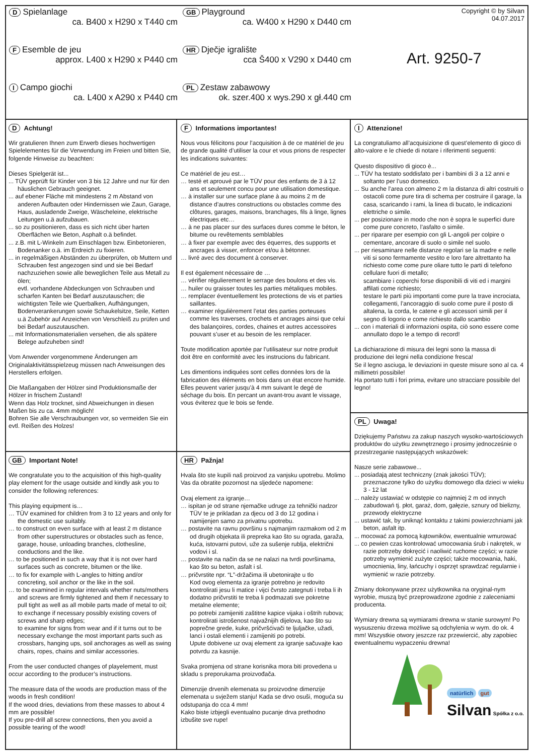D Spielanlage
ca. B400 x H290 x T440 cm
F Esemble de jeu
approx. L400 x H290 x P440 cm
I Campo giochi
ca. L400 x A290 x P440 cm
GB Playground
ca. W400 x H290 x D440 cm
HR Dječje igralište
cca Š400 x V290 x D440 cm
PL Zestaw zabawowy
ok. szer.400 x wys.290 x gł.440 cm
Copyright © by Silvan
04.07.2017
Art. 9250-7
D Achtung!
Wir gratulieren Ihnen zum Erwerb dieses hochwertigen Spielelementes für die Verwendung im Freien und bitten Sie, folgende Hinweise zu beachten:
Dieses Spielgerät ist...
... TÜV geprüft für Kinder von 3 bis 12 Jahre und nur für den häuslichen Gebrauch geeignet.
... auf ebener Fläche mit mindestens 2 m Abstand von anderen Aufbauten oder Hindernissen wie Zaun, Garage, Haus, ausladende Zweige, Wäscheleine, elektrische Leitungen u.ä aufzubauen.
... so zu positionieren, dass es sich nicht über harten Oberflächen wie Beton, Asphalt o.ä befindet.
... z.B. mit L-Winkeln zum Einschlagen bzw. Einbetonieren, Bodenanker o.ä. im Erdreich zu fixieren.
... in regelmäßigen Abständen zu überprüfen, ob Muttern und Schrauben fest angezogen sind und sie bei Bedarf nachzuziehen sowie alle beweglichen Teile aus Metall zu ölen;
evtl. vorhandene Abdeckungen von Schrauben und scharfen Kanten bei Bedarf auszutauschen; die wichtigsten Teile wie Querbalken, Aufhängungen, Bodenverankerungen sowie Schaukelsitze, Seile, Ketten u.ä Zubehör auf Anzeichen von Verschleiß zu prüfen und bei Bedarf auszutauschen.
... mit Informationsmaterialien versehen, die als spätere Belege aufzuheben sind!
Vom Anwender vorgenommene Änderungen am Originalaktivitätsspielzeug müssen nach Anweisungen des Herstellers erfolgen.
Die Maßangaben der Hölzer sind Produktionsmaße der Hölzer in frischem Zustand!
Wenn das Holz trocknet, sind Abweichungen in diesen Maßen bis zu ca. 4mm möglich!
Bohren Sie alle Verschraubungen vor, so vermeiden Sie ein evtl. Reißen des Holzes!
GB Important Note!
We congratulate you to the acquisition of this high-quality play element for the usage outside and kindly ask you to consider the following references:
This playing equipment is…
… TÜV examined for children from 3 to 12 years and only for the domestic use suitably.
… to construct on even surface with at least 2 m distance from other superstructures or obstacles such as fence, garage, house, unloading branches, clothesline, conductions and the like.
… to be positioned in such a way that it is not over hard surfaces such as concrete, bitumen or the like.
… to fix for example with L-angles to hitting and/or concreting, soil anchor or the like in the soil.
… to be examined in regular intervals whether nuts/mothers and screws are firmly tightened and them if necessary to pull tight as well as all mobile parts made of metal to oil;
to exchange if necessary possibly existing covers of screws and sharp edges;
to examine for signs from wear and if it turns out to be necessary exchange the most important parts such as crossbars, hanging ups, soil anchorages as well as swing chairs, ropes, chains and similar accessories.
From the user conducted changes of playelement, must occur according to the producer’s instructions.
The measure data of the woods are production mass of the woods in fresh condition!
If the wood dries, deviations from these masses to about 4 mm are possible!
If you pre-drill all screw connections, then you avoid a possible tearing of the wood!
F Informations importantes!
Nous vous félicitons pour l’acquisition à de ce matériel de jeu de grande qualité d’utiliser la cour et vous prions de respecter les indications suivantes:
Ce matériel de jeu est…
… testé et aprouvé par le TÜV pour des enfants de 3 à 12 ans et seulement concu pour une utilisation domestique.
… à installer sur une surface plane à au moins 2 m de distance d’autres constructions ou obstacles comme des clôtures, garages, maisons, branchages, fils à linge, lignes électriques etc…
… à ne pas placer sur des surfaces dures comme le béton, le bitume ou revêtements semblables
… à fixer par exemple avec des équerres, des supports et ancrages à visser, enfoncer et/ou à bétonner.
… livré avec des document à conserver.
Il est également nécessaire de …
… vérifier régulierement le serrage des boulons et des vis.
… huiler ou graisser toutes les parties métaliques mobiles.
… remplacer éventuellement les protections de vis et parties saillantes.
… examiner régulièrement l’etat des parties porteuses comme les traverses, crochets et ancrages ainsi que celui des balançoires, cordes, chaines et autres accessoires pouvant s’user et au besoin de les remplacer.
Toute modification aportée par l’utilisateur sur notre produit doit être en conformité avec les instrucions du fabricant.
Les dimentions indiquées sont celles données lors de la fabrication des éléments en bois dans un état encore humide. Elles peuvent varier jusqu’à 4 mm suivant le degé de séchage du bois. En percant un avant-trou avant le vissage, vous éviterez que le bois se fende.
HR Pažnja!
Hvala što ste kupili naš proizvod za vanjsku upotrebu. Molimo Vas da obratite pozornost na sljedeće napomene:
Ovaj element za igranje…
… ispitan je od strane njemačke udruge za tehnički nadzor TÜV te je prikladan za djecu od 3 do 12 godina i namijenjen samo za privatnu upotrebu.
… postavite na ravnu površinu s najmanjim razmakom od 2 m od drugih objekata ili prepreka kao što su ograda, garaža, kuća, istovarni putovi, uže za sušenje rublja, električni vodovi i sl.
… postavite na način da se ne nalazi na tvrdi površinama, kao što su beton, asfalt i sl.
… pričvrstite npr. “L”-držačima ili ubetonirajte u tlo
Kod ovog elementa za igranje potrebno je redovito kontrolirati jesu li matice i vijci čvrsto zategnuti i treba li ih dodatno pričvrstiti te treba li podmazati sve pokretne metalne elemente;
po potrebi zamijeniti zaštitne kapice vijaka i oštrih rubova; kontrolirati istrošenost najvažnijih dijelova, kao što su poprečne grede, kuke, pričvršćivači te ljuljačke, užadi, lanci i ostali elementi i zamijeniti po potrebi.
Upute dobivene uz ovaj element za igranje sačuvajte kao potvrdu za kasnije.
Svaka promjena od strane korisnika mora biti provedena u skladu s preporukama proizvođača.
Dimenzije drvenih elemenata su proizvodne dimenzije elemenata u svježem stanju! Kada se drvo osuši, moguća su odstupanja do cca 4 mm!
Kako biste izbjegli eventualno pucanje drva prethodno izbušite sve rupe!
I Attenzione!
La congratuliamo all’acquisizione di quest’elemento di gioco di alto-valore e le chiede di notare i riferimenti seguenti:
Questo dispositivo di gioco è...
... TÜV ha testato soddisfato per i bambini di 3 a 12 anni e soltanto per l’uso domestico.
... Su anche l’area con almeno 2 m la distanza di altri costruiti o ostacoli come pure tira di schema per costruire il garage, la casa, scaricando i rami, la linea di bucato, le indicazioni elettriche o simile.
... per posizionare in modo che non è sopra le superfici dure come pure concreto, l’asfalto o simile.
... per riparare per esempio con gli L-angoli per colpire o cementare, ancorare di suolo o simile nel suolo.
... per riesaminare nelle distanze regolari se la madre e nelle viti si sono fermamente vestito e loro fare altrettanto ha richiesto come come pure oliare tutto le parti di telefono cellulare fuori di metallo;
scambiare i coperchi forse disponibili di viti ed i margini affilati come richiesto;
testare le parti più importanti come pure la trave incrociata, collegamenti, l’ancoraggio di suolo come pure il posto di altalena, la corda, le catene e gli accessori simili per il segno di logorio e come richiesto dallo scambio
... con i materiali di informazioni ospita, ciò sono essere come annullato dopo le a tempo di record!
La dichiarazione di misura dei legni sono la massa di produzione dei legni nella condizione fresca!
Se il legno asciuga, le deviazioni in queste misure sono al ca. 4 millimetri possibile!
Ha portato tutti i fori prima, evitare uno stracciare possibile del legno!
PL Uwaga!
Dziękujemy Państwu za zakup naszych wysoko-wartościowych produktów do użytku zewnętrznego i prosimy jednocześnie o przestrzeganie następujących wskazówek:
Nasze serie zabawowe...
... posiadają atest techniczny (znak jakości TÜV); przeznaczone tylko do użytku domowego dla dzieci w wieku 3 - 12 lat
... należy ustawiać w odstępie co najmniej 2 m od innych zabudowań tj. płot, garaż, dom, gałęzie, sznury od bielizny, przewody elektryczne
... ustawić tak, by uniknąć kontaktu z takimi powierzchniami jak beton, asfalt itp.
... mocować za pomocą kątowników, ewentualnie wmurować
... co pewien czas kontrolować umocowania śrub i nakrętek, w razie potrzeby dokręcić i naoliwić ruchome części; w razie potrzeby wymienić zużyte części; także mocowania, haki, umocnienia, liny, łańcuchy i osprzęt sprawdzać regularnie i wymienić w razie potrzeby.
Zmiany dokonywane przez użytkownika na oryginal-nym wyrobie, muszą być przeprowadzone zgodnie z zaleceniami producenta.
Wymiary drewna są wymiarami drewna w stanie surowym! Po wysuszeniu drzewa możliwe są odchylenia w wym. do ok. 4 mm! Wszystkie otwory jeszcze raz przewiercić, aby zapobiec ewentualnemu wypaczeniu drewna!
natürlich gut
Silvan Spółka z o.o.